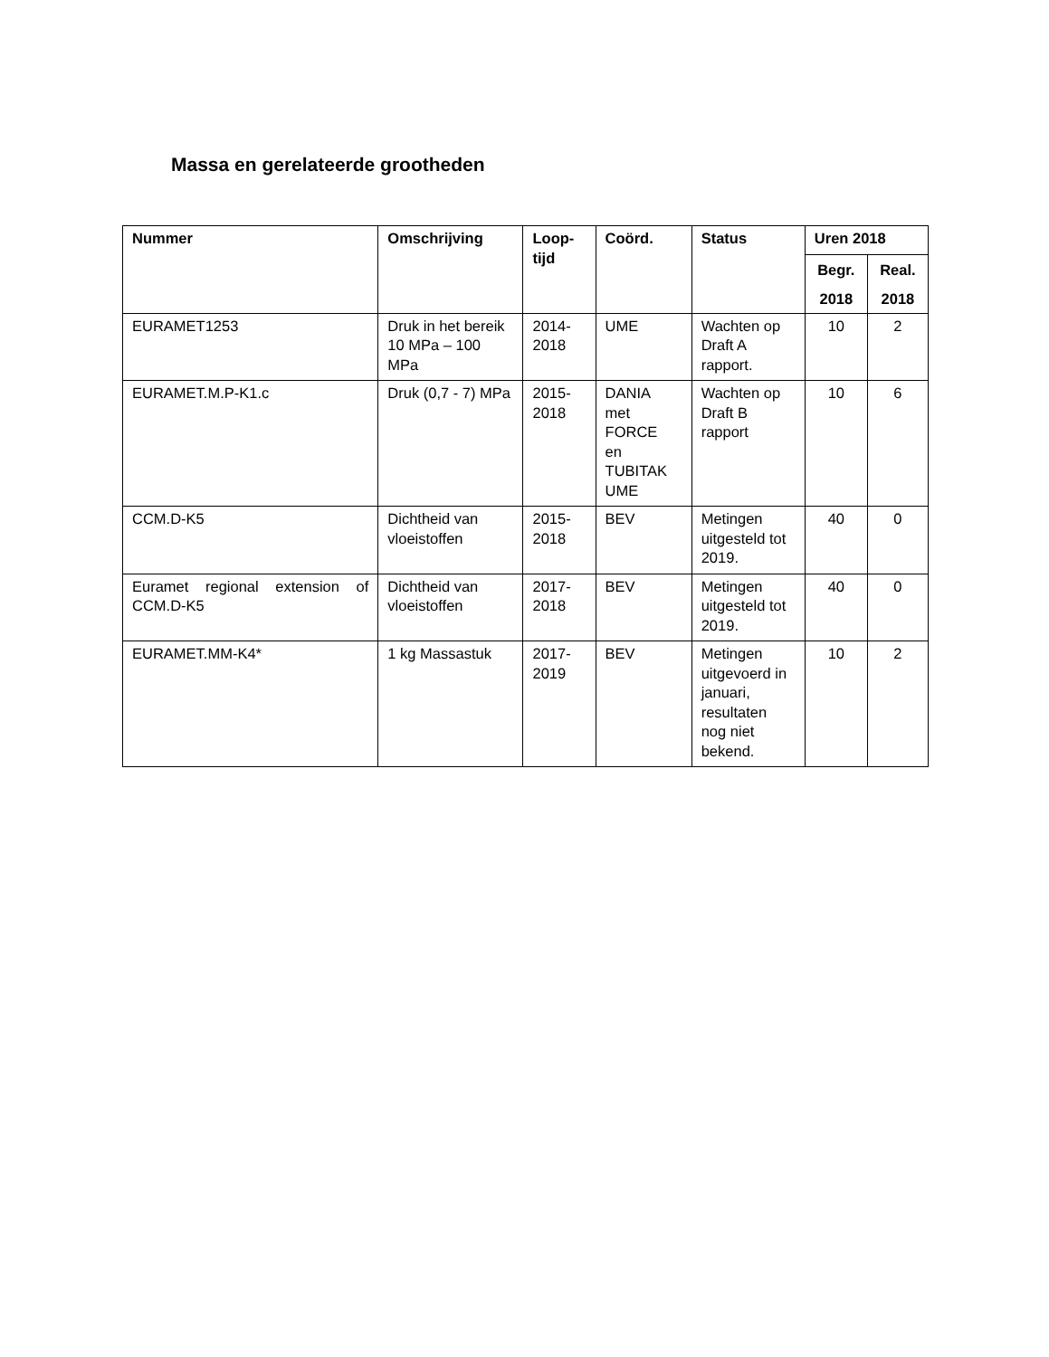Massa en gerelateerde grootheden
| Nummer | Omschrijving | Loop- tijd | Coörd. | Status | Uren 2018 | |
| --- | --- | --- | --- | --- | --- | --- |
| | | | | | Begr. 2018 | Real. 2018 |
| EURAMET1253 | Druk in het bereik 10 MPa – 100 MPa | 2014- 2018 | UME | Wachten op Draft A rapport. | 10 | 2 |
| EURAMET.M.P-K1.c | Druk (0,7 - 7) MPa | 2015- 2018 | DANIA met FORCE en TUBITAK UME | Wachten op Draft B rapport | 10 | 6 |
| CCM.D-K5 | Dichtheid van vloeistoffen | 2015- 2018 | BEV | Metingen uitgesteld tot 2019. | 40 | 0 |
| Euramet regional extension of CCM.D-K5 | Dichtheid van vloeistoffen | 2017- 2018 | BEV | Metingen uitgesteld tot 2019. | 40 | 0 |
| EURAMET.MM-K4* | 1 kg Massastuk | 2017- 2019 | BEV | Metingen uitgevoerd in januari, resultaten nog niet bekend. | 10 | 2 |